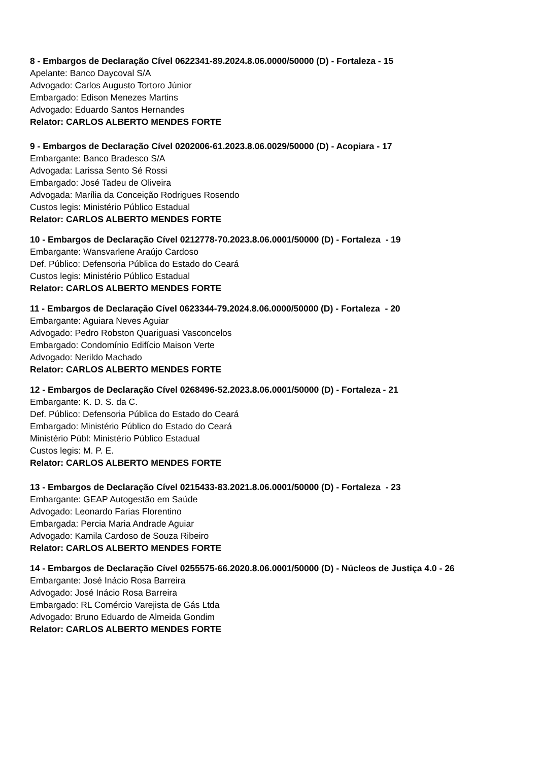8 - Embargos de Declaração Cível 0622341-89.2024.8.06.0000/50000 (D) - Fortaleza - 15
Apelante: Banco Daycoval S/A
Advogado: Carlos Augusto Tortoro Júnior
Embargado: Edison Menezes Martins
Advogado: Eduardo Santos Hernandes
Relator: CARLOS ALBERTO MENDES FORTE
9 - Embargos de Declaração Cível 0202006-61.2023.8.06.0029/50000 (D) - Acopiara - 17
Embargante: Banco Bradesco S/A
Advogada: Larissa Sento Sé Rossi
Embargado: José Tadeu de Oliveira
Advogada: Marília da Conceição Rodrigues Rosendo
Custos legis: Ministério Público Estadual
Relator: CARLOS ALBERTO MENDES FORTE
10 - Embargos de Declaração Cível 0212778-70.2023.8.06.0001/50000 (D) - Fortaleza - 19
Embargante: Wansvarlene Araújo Cardoso
Def. Público: Defensoria Pública do Estado do Ceará
Custos legis: Ministério Público Estadual
Relator: CARLOS ALBERTO MENDES FORTE
11 - Embargos de Declaração Cível 0623344-79.2024.8.06.0000/50000 (D) - Fortaleza - 20
Embargante: Aguiara Neves Aguiar
Advogado: Pedro Robston Quariguasi Vasconcelos
Embargado: Condomínio Edifício Maison Verte
Advogado: Nerildo Machado
Relator: CARLOS ALBERTO MENDES FORTE
12 - Embargos de Declaração Cível 0268496-52.2023.8.06.0001/50000 (D) - Fortaleza - 21
Embargante: K. D. S. da C.
Def. Público: Defensoria Pública do Estado do Ceará
Embargado: Ministério Público do Estado do Ceará
Ministério Públ: Ministério Público Estadual
Custos legis: M. P. E.
Relator: CARLOS ALBERTO MENDES FORTE
13 - Embargos de Declaração Cível 0215433-83.2021.8.06.0001/50000 (D) - Fortaleza - 23
Embargante: GEAP Autogestão em Saúde
Advogado: Leonardo Farias Florentino
Embargada: Percia Maria Andrade Aguiar
Advogado: Kamila Cardoso de Souza Ribeiro
Relator: CARLOS ALBERTO MENDES FORTE
14 - Embargos de Declaração Cível 0255575-66.2020.8.06.0001/50000 (D) - Núcleos de Justiça 4.0 - 26
Embargante: José Inácio Rosa Barreira
Advogado: José Inácio Rosa Barreira
Embargado: RL Comércio Varejista de Gás Ltda
Advogado: Bruno Eduardo de Almeida Gondim
Relator: CARLOS ALBERTO MENDES FORTE